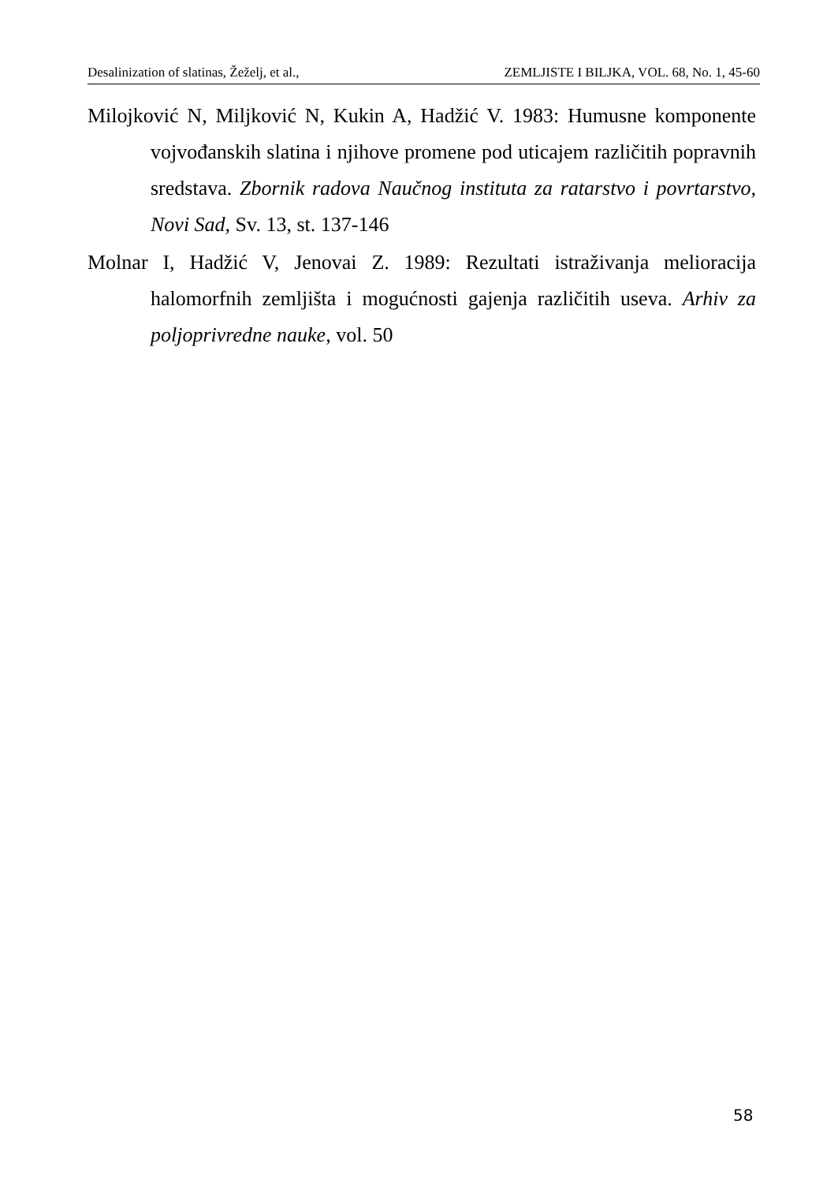Desalinization of slatinas, Žeželj, et al., ZEMLJISTE I BILJKA, VOL. 68, No. 1, 45-60
Milojković N, Miljković N, Kukin A, Hadžić V. 1983: Humusne komponente vojvođanskih slatina i njihove promene pod uticajem različitih popravnih sredstava. Zbornik radova Naučnog instituta za ratarstvo i povrtarstvo, Novi Sad, Sv. 13, st. 137-146
Molnar I, Hadžić V, Jenovai Z. 1989: Rezultati istraživanja melioracija halomorfnih zemljišta i mogućnosti gajenja različitih useva. Arhiv za poljoprivredne nauke, vol. 50
58